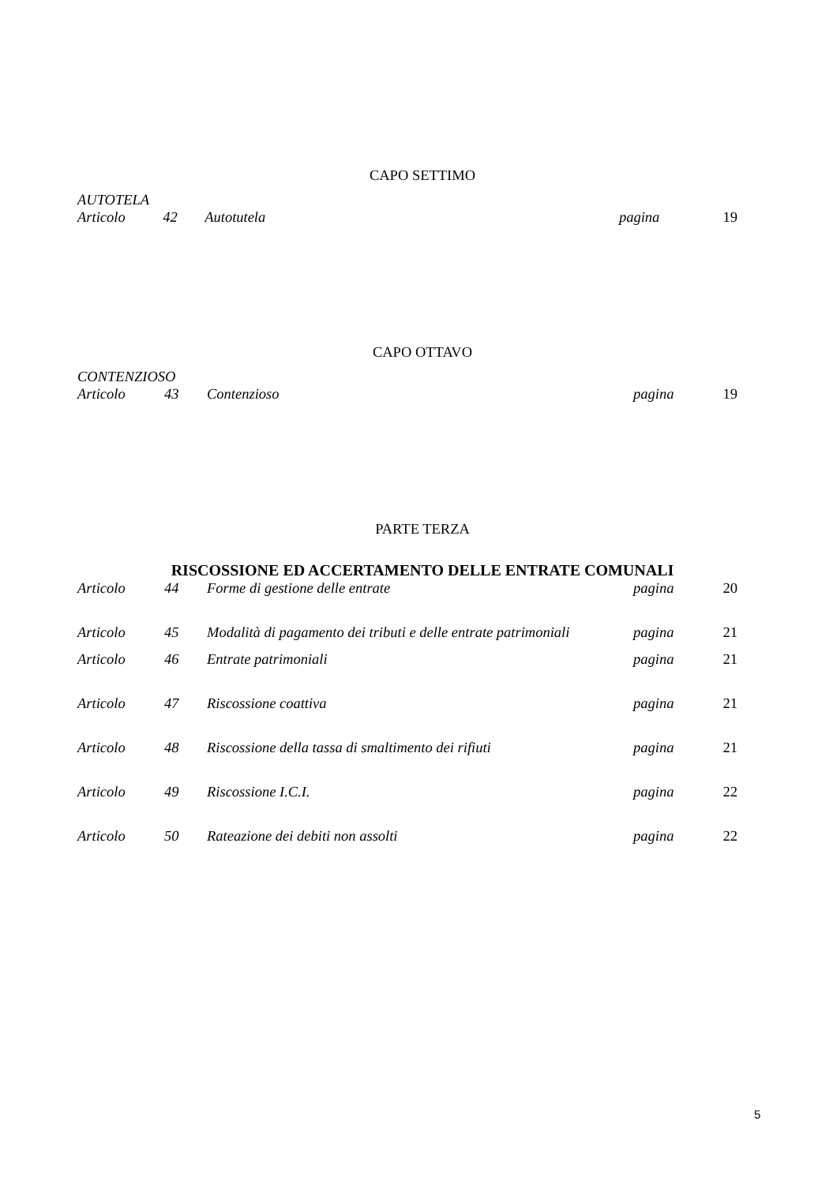CAPO SETTIMO
AUTOTELA
| Articolo | 42 | Autotutela | pagina | 19 |
CAPO OTTAVO
CONTENZIOSO
| Articolo | 43 | Contenzioso | pagina | 19 |
PARTE TERZA
RISCOSSIONE ED ACCERTAMENTO DELLE ENTRATE COMUNALI
| Articolo | 44 | Forme di gestione delle entrate | pagina | 20 |
| Articolo | 45 | Modalità di pagamento dei tributi e delle entrate patrimoniali | pagina | 21 |
| Articolo | 46 | Entrate patrimoniali | pagina | 21 |
| Articolo | 47 | Riscossione coattiva | pagina | 21 |
| Articolo | 48 | Riscossione della tassa di smaltimento dei rifiuti | pagina | 21 |
| Articolo | 49 | Riscossione I.C.I. | pagina | 22 |
| Articolo | 50 | Rateazione dei debiti non assolti | pagina | 22 |
5